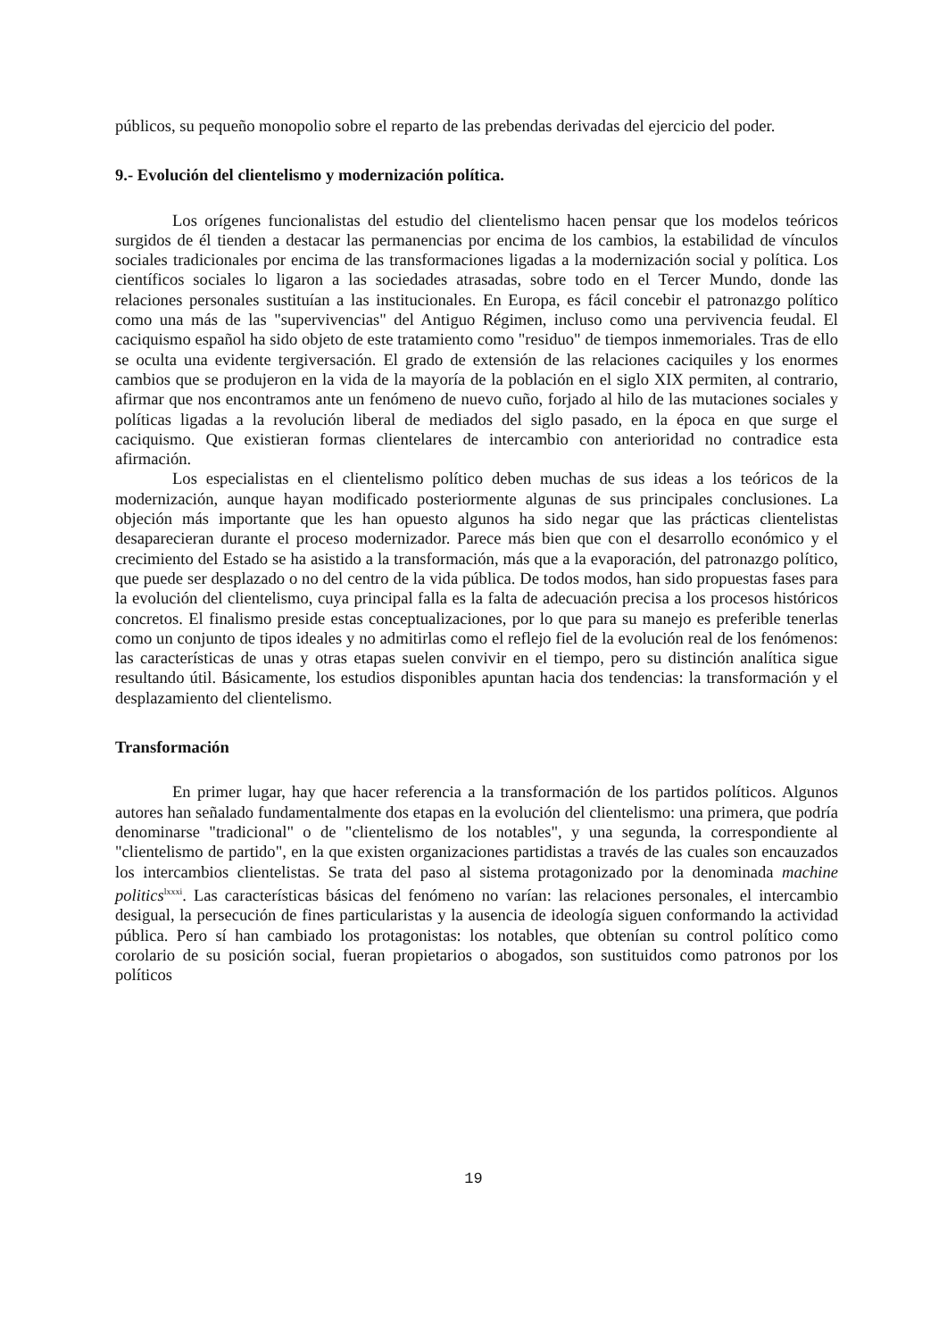públicos, su pequeño monopolio sobre el reparto de las prebendas derivadas del ejercicio del poder.
9.- Evolución del clientelismo y modernización política.
Los orígenes funcionalistas del estudio del clientelismo hacen pensar que los modelos teóricos surgidos de él tienden a destacar las permanencias por encima de los cambios, la estabilidad de vínculos sociales tradicionales por encima de las transformaciones ligadas a la modernización social y política. Los científicos sociales lo ligaron a las sociedades atrasadas, sobre todo en el Tercer Mundo, donde las relaciones personales sustituían a las institucionales. En Europa, es fácil concebir el patronazgo político como una más de las "supervivencias" del Antiguo Régimen, incluso como una pervivencia feudal. El caciquismo español ha sido objeto de este tratamiento como "residuo" de tiempos inmemoriales. Tras de ello se oculta una evidente tergiversación. El grado de extensión de las relaciones caciquiles y los enormes cambios que se produjeron en la vida de la mayoría de la población en el siglo XIX permiten, al contrario, afirmar que nos encontramos ante un fenómeno de nuevo cuño, forjado al hilo de las mutaciones sociales y políticas ligadas a la revolución liberal de mediados del siglo pasado, en la época en que surge el caciquismo. Que existieran formas clientelares de intercambio con anterioridad no contradice esta afirmación.
Los especialistas en el clientelismo político deben muchas de sus ideas a los teóricos de la modernización, aunque hayan modificado posteriormente algunas de sus principales conclusiones. La objeción más importante que les han opuesto algunos ha sido negar que las prácticas clientelistas desaparecieran durante el proceso modernizador. Parece más bien que con el desarrollo económico y el crecimiento del Estado se ha asistido a la transformación, más que a la evaporación, del patronazgo político, que puede ser desplazado o no del centro de la vida pública. De todos modos, han sido propuestas fases para la evolución del clientelismo, cuya principal falla es la falta de adecuación precisa a los procesos históricos concretos. El finalismo preside estas conceptualizaciones, por lo que para su manejo es preferible tenerlas como un conjunto de tipos ideales y no admitirlas como el reflejo fiel de la evolución real de los fenómenos: las características de unas y otras etapas suelen convivir en el tiempo, pero su distinción analítica sigue resultando útil. Básicamente, los estudios disponibles apuntan hacia dos tendencias: la transformación y el desplazamiento del clientelismo.
Transformación
En primer lugar, hay que hacer referencia a la transformación de los partidos políticos. Algunos autores han señalado fundamentalmente dos etapas en la evolución del clientelismo: una primera, que podría denominarse "tradicional" o de "clientelismo de los notables", y una segunda, la correspondiente al "clientelismo de partido", en la que existen organizaciones partidistas a través de las cuales son encauzados los intercambios clientelistas. Se trata del paso al sistema protagonizado por la denominada machine politics<sup>lxxxi</sup>. Las características básicas del fenómeno no varían: las relaciones personales, el intercambio desigual, la persecución de fines particularistas y la ausencia de ideología siguen conformando la actividad pública. Pero sí han cambiado los protagonistas: los notables, que obtenían su control político como corolario de su posición social, fueran propietarios o abogados, son sustituidos como patronos por los políticos
19